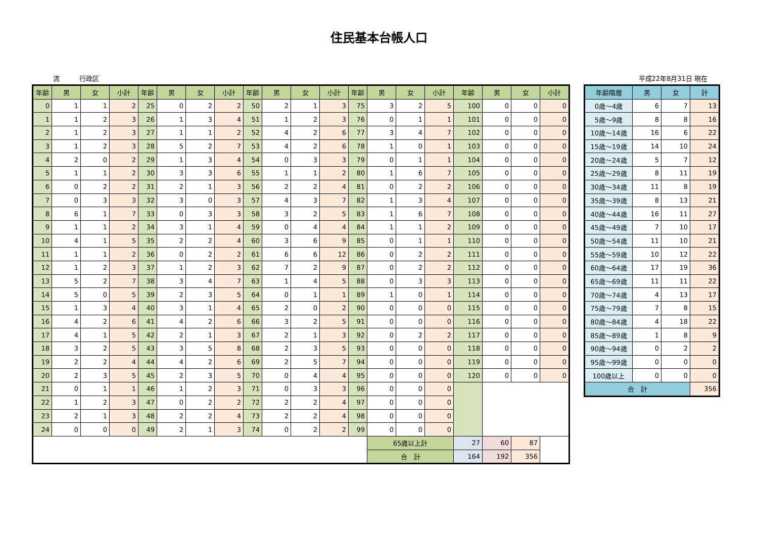住民基本台帳人口
流　　　行政区 平成22年8月31日 現在
| 年齢 | 男 | 女 | 小計 | 年齢 | 男 | 女 | 小計 | 年齢 | 男 | 女 | 小計 | 年齢 | 男 | 女 | 小計 | 年齢 | 男 | 女 | 小計 |
| --- | --- | --- | --- | --- | --- | --- | --- | --- | --- | --- | --- | --- | --- | --- | --- | --- | --- | --- | --- |
| 0 | 1 | 1 | 2 | 25 | 0 | 2 | 2 | 50 | 2 | 1 | 3 | 75 | 3 | 2 | 5 | 100 | 0 | 0 | 0 |
| 1 | 1 | 2 | 3 | 26 | 1 | 3 | 4 | 51 | 1 | 2 | 3 | 76 | 0 | 1 | 1 | 101 | 0 | 0 | 0 |
| 2 | 1 | 2 | 3 | 27 | 1 | 1 | 2 | 52 | 4 | 2 | 6 | 77 | 3 | 4 | 7 | 102 | 0 | 0 | 0 |
| 3 | 1 | 2 | 3 | 28 | 5 | 2 | 7 | 53 | 4 | 2 | 6 | 78 | 1 | 0 | 1 | 103 | 0 | 0 | 0 |
| 4 | 2 | 0 | 2 | 29 | 1 | 3 | 4 | 54 | 0 | 3 | 3 | 79 | 0 | 1 | 1 | 104 | 0 | 0 | 0 |
| 5 | 1 | 1 | 2 | 30 | 3 | 3 | 6 | 55 | 1 | 1 | 2 | 80 | 1 | 6 | 7 | 105 | 0 | 0 | 0 |
| 6 | 0 | 2 | 2 | 31 | 2 | 1 | 3 | 56 | 2 | 2 | 4 | 81 | 0 | 2 | 2 | 106 | 0 | 0 | 0 |
| 7 | 0 | 3 | 3 | 32 | 3 | 0 | 3 | 57 | 4 | 3 | 7 | 82 | 1 | 3 | 4 | 107 | 0 | 0 | 0 |
| 8 | 6 | 1 | 7 | 33 | 0 | 3 | 3 | 58 | 3 | 2 | 5 | 83 | 1 | 6 | 7 | 108 | 0 | 0 | 0 |
| 9 | 1 | 1 | 2 | 34 | 3 | 1 | 4 | 59 | 0 | 4 | 4 | 84 | 1 | 1 | 2 | 109 | 0 | 0 | 0 |
| 10 | 4 | 1 | 5 | 35 | 2 | 2 | 4 | 60 | 3 | 6 | 9 | 85 | 0 | 1 | 1 | 110 | 0 | 0 | 0 |
| 11 | 1 | 1 | 2 | 36 | 0 | 2 | 2 | 61 | 6 | 6 | 12 | 86 | 0 | 2 | 2 | 111 | 0 | 0 | 0 |
| 12 | 1 | 2 | 3 | 37 | 1 | 2 | 3 | 62 | 7 | 2 | 9 | 87 | 0 | 2 | 2 | 112 | 0 | 0 | 0 |
| 13 | 5 | 2 | 7 | 38 | 3 | 4 | 7 | 63 | 1 | 4 | 5 | 88 | 0 | 3 | 3 | 113 | 0 | 0 | 0 |
| 14 | 5 | 0 | 5 | 39 | 2 | 3 | 5 | 64 | 0 | 1 | 1 | 89 | 1 | 0 | 1 | 114 | 0 | 0 | 0 |
| 15 | 1 | 3 | 4 | 40 | 3 | 1 | 4 | 65 | 2 | 0 | 2 | 90 | 0 | 0 | 0 | 115 | 0 | 0 | 0 |
| 16 | 4 | 2 | 6 | 41 | 4 | 2 | 6 | 66 | 3 | 2 | 5 | 91 | 0 | 0 | 0 | 116 | 0 | 0 | 0 |
| 17 | 4 | 1 | 5 | 42 | 2 | 1 | 3 | 67 | 2 | 1 | 3 | 92 | 0 | 2 | 2 | 117 | 0 | 0 | 0 |
| 18 | 3 | 2 | 5 | 43 | 3 | 5 | 8 | 68 | 2 | 3 | 5 | 93 | 0 | 0 | 0 | 118 | 0 | 0 | 0 |
| 19 | 2 | 2 | 4 | 44 | 4 | 2 | 6 | 69 | 2 | 5 | 7 | 94 | 0 | 0 | 0 | 119 | 0 | 0 | 0 |
| 20 | 2 | 3 | 5 | 45 | 2 | 3 | 5 | 70 | 0 | 4 | 4 | 95 | 0 | 0 | 0 | 120 | 0 | 0 | 0 |
| 21 | 0 | 1 | 1 | 46 | 1 | 2 | 3 | 71 | 0 | 3 | 3 | 96 | 0 | 0 | 0 | | | | |
| 22 | 1 | 2 | 3 | 47 | 0 | 2 | 2 | 72 | 2 | 2 | 4 | 97 | 0 | 0 | 0 | | | | |
| 23 | 2 | 1 | 3 | 48 | 2 | 2 | 4 | 73 | 2 | 2 | 4 | 98 | 0 | 0 | 0 | | | | |
| 24 | 0 | 0 | 0 | 49 | 2 | 1 | 3 | 74 | 0 | 2 | 2 | 99 | 0 | 0 | 0 | | | | |
| | | | | | | | | | | | | | 65歳以上計 | | | 27 | 60 | 87 | |
| | | | | | | | | | | | | | 合 計 | | | 164 | 192 | 356 | |
| 年齢階層 | 男 | 女 | 計 |
| --- | --- | --- | --- |
| 0歳～4歳 | 6 | 7 | 13 |
| 5歳～9歳 | 8 | 8 | 16 |
| 10歳～14歳 | 16 | 6 | 22 |
| 15歳～19歳 | 14 | 10 | 24 |
| 20歳～24歳 | 5 | 7 | 12 |
| 25歳～29歳 | 8 | 11 | 19 |
| 30歳～34歳 | 11 | 8 | 19 |
| 35歳～39歳 | 8 | 13 | 21 |
| 40歳～44歳 | 16 | 11 | 27 |
| 45歳～49歳 | 7 | 10 | 17 |
| 50歳～54歳 | 11 | 10 | 21 |
| 55歳～59歳 | 10 | 12 | 22 |
| 60歳～64歳 | 17 | 19 | 36 |
| 65歳～69歳 | 11 | 11 | 22 |
| 70歳～74歳 | 4 | 13 | 17 |
| 75歳～79歳 | 7 | 8 | 15 |
| 80歳～84歳 | 4 | 18 | 22 |
| 85歳～89歳 | 1 | 8 | 9 |
| 90歳～94歳 | 0 | 2 | 2 |
| 95歳～99歳 | 0 | 0 | 0 |
| 100歳以上 | 0 | 0 | 0 |
| 合 計 | | | 356 |